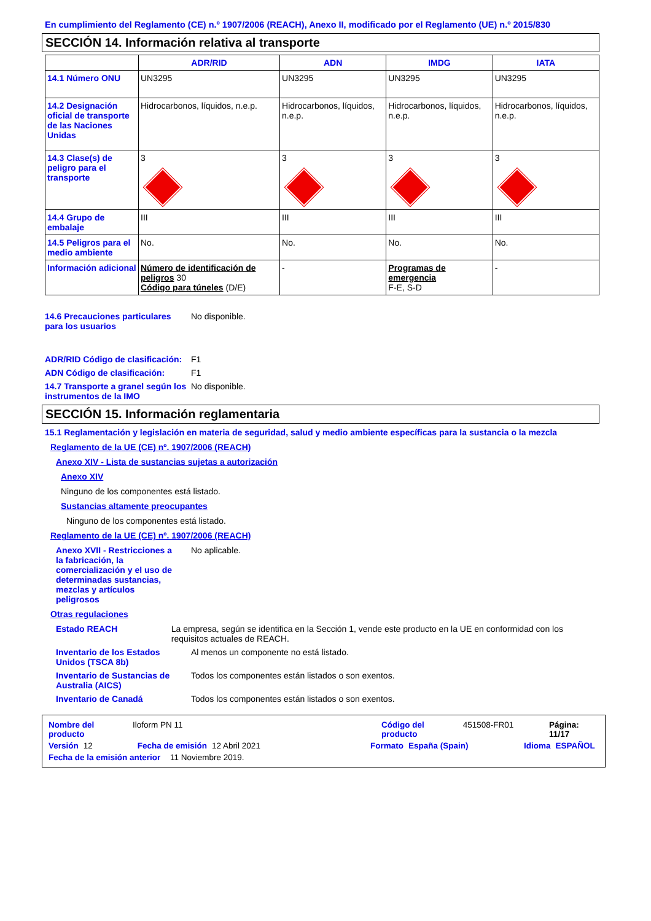En cumplimiento del Reglamento (CE) n.º 1907/2006 (REACH), Anexo II, modificado por el Reglamento (UE) n.º 2015/830
SECCIÓN 14. Información relativa al transporte
| | ADR/RID | ADN | IMDG | IATA |
| --- | --- | --- | --- | --- |
| 14.1 Número ONU | UN3295 | UN3295 | UN3295 | UN3295 |
| 14.2 Designación oficial de transporte de las Naciones Unidas | Hidrocarbonos, líquidos, n.e.p. | Hidrocarbonos, líquidos, n.e.p. | Hidrocarbonos, líquidos, n.e.p. | Hidrocarbonos, líquidos, n.e.p. |
| 14.3 Clase(s) de peligro para el transporte | 3 | 3 | 3 | 3 |
| 14.4 Grupo de embalaje | III | III | III | III |
| 14.5 Peligros para el medio ambiente | No. | No. | No. | No. |
| Información adicional | Número de identificación de peligros 30 Código para túneles (D/E) | - | Programas de emergencia F-E, S-D | - |
14.6 Precauciones particulares para los usuarios
No disponible.
ADR/RID Código de clasificación:
F1
ADN Código de clasificación: F1
14.7 Transporte a granel según los instrumentos de la IMO
No disponible.
SECCIÓN 15. Información reglamentaria
15.1 Reglamentación y legislación en materia de seguridad, salud y medio ambiente específicas para la sustancia o la mezcla
Reglamento de la UE (CE) nº. 1907/2006 (REACH)
Anexo XIV - Lista de sustancias sujetas a autorización
Anexo XIV
Ninguno de los componentes está listado.
Sustancias altamente preocupantes
Ninguno de los componentes está listado.
Reglamento de la UE (CE) nº. 1907/2006 (REACH)
Anexo XVII - Restricciones a la fabricación, la comercialización y el uso de determinadas sustancias, mezclas y artículos peligrosos
No aplicable.
Otras regulaciones
Estado REACH La empresa, según se identifica en la Sección 1, vende este producto en la UE en conformidad con los requisitos actuales de REACH.
Inventario de los Estados Unidos (TSCA 8b)
Al menos un componente no está listado.
Inventario de Sustancias de Australia (AICS)
Todos los componentes están listados o son exentos.
Inventario de Canadá Todos los componentes están listados o son exentos.
Nombre del producto Iloform PN 11 Código del producto 451508-FR01 Página: 11/17
Versión 12 Fecha de emisión 12 Abril 2021 Formato España (Spain) Idioma ESPAÑOL
Fecha de la emisión anterior 11 Noviembre 2019.